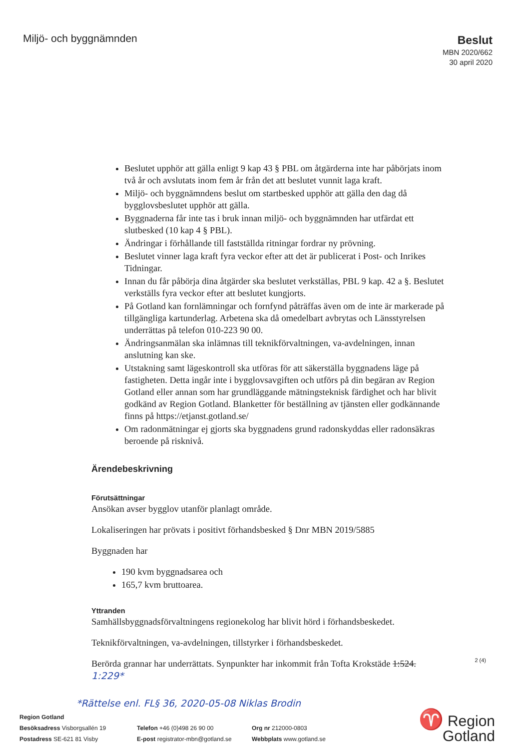Miljö- och byggnämnden
Beslut
MBN 2020/662
30 april 2020
Beslutet upphör att gälla enligt 9 kap 43 § PBL om åtgärderna inte har påbörjats inom två år och avslutats inom fem år från det att beslutet vunnit laga kraft.
Miljö- och byggnämndens beslut om startbesked upphör att gälla den dag då bygglovsbeslutet upphör att gälla.
Byggnaderna får inte tas i bruk innan miljö- och byggnämnden har utfärdat ett slutbesked (10 kap 4 § PBL).
Ändringar i förhållande till fastställda ritningar fordrar ny prövning.
Beslutet vinner laga kraft fyra veckor efter att det är publicerat i Post- och Inrikes Tidningar.
Innan du får påbörja dina åtgärder ska beslutet verkställas, PBL 9 kap. 42 a §. Beslutet verkställs fyra veckor efter att beslutet kungjorts.
På Gotland kan fornlämningar och fornfynd påträffas även om de inte är markerade på tillgängliga kartunderlag. Arbetena ska då omedelbart avbrytas och Länsstyrelsen underrättas på telefon 010-223 90 00.
Ändringsanmälan ska inlämnas till teknikförvaltningen, va-avdelningen, innan anslutning kan ske.
Utstakning samt lägeskontroll ska utföras för att säkerställa byggnadens läge på fastigheten. Detta ingår inte i bygglovsavgiften och utförs på din begäran av Region Gotland eller annan som har grundläggande mätningsteknisk färdighet och har blivit godkänd av Region Gotland. Blanketter för beställning av tjänsten eller godkännande finns på https://etjanst.gotland.se/
Om radonmätningar ej gjorts ska byggnadens grund radonskyddas eller radonsäkras beroende på risknivå.
Ärendebeskrivning
Förutsättningar
Ansökan avser bygglov utanför planlagt område.
Lokaliseringen har prövats i positivt förhandsbesked § Dnr MBN 2019/5885
Byggnaden har
190 kvm byggnadsarea och
165,7 kvm bruttoarea.
Yttranden
Samhällsbyggnadsförvaltningens regionekolog har blivit hörd i förhandsbeskedet.
Teknikförvaltningen, va-avdelningen, tillstyrker i förhandsbeskedet.
Berörda grannar har underrättats. Synpunkter har inkommit från Tofta Krokstäde 1:524. 1:229*
*Rättelse enl. FL§ 36, 2020-05-08 Niklas Brodin
2 (4)
Region Gotland
Besöksadress Visborgsallén 19
Postadress SE-621 81 Visby
Telefon +46 (0)498 26 90 00
E-post registrator-mbn@gotland.se
Org nr 212000-0803
Webbplats www.gotland.se
♈ Region
Gotland